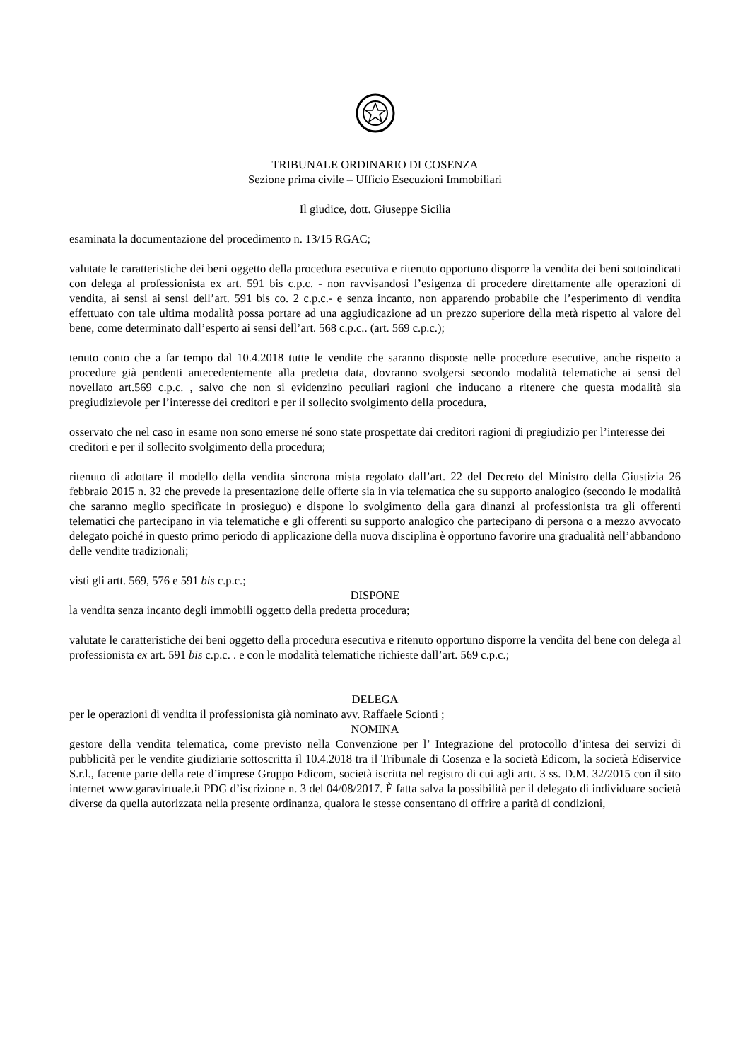TRIBUNALE ORDINARIO DI COSENZA
Sezione prima civile – Ufficio Esecuzioni Immobiliari
Il giudice, dott. Giuseppe Sicilia
esaminata la documentazione del procedimento n. 13/15 RGAC;
valutate le caratteristiche dei beni oggetto della procedura esecutiva e ritenuto opportuno disporre la vendita dei beni sottoindicati con delega al professionista ex art. 591 bis c.p.c. - non ravvisandosi l’esigenza di procedere direttamente alle operazioni di vendita, ai sensi ai sensi dell’art. 591 bis co. 2 c.p.c.- e senza incanto, non apparendo probabile che l’esperimento di vendita effettuato con tale ultima modalità possa portare ad una aggiudicazione ad un prezzo superiore della metà rispetto al valore del bene, come determinato dall’esperto ai sensi dell’art. 568 c.p.c.. (art. 569 c.p.c.);
tenuto conto che a far tempo dal 10.4.2018 tutte le vendite che saranno disposte nelle procedure esecutive, anche rispetto a procedure già pendenti antecedentemente alla predetta data, dovranno svolgersi secondo modalità telematiche ai sensi del novellato art.569 c.p.c. , salvo che non si evidenzino peculiari ragioni che inducano a ritenere che questa modalità sia pregiudizievole per l’interesse dei creditori e per il sollecito svolgimento della procedura,
osservato che nel caso in esame non sono emerse né sono state prospettate dai creditori ragioni di pregiudizio per l’interesse dei creditori e per il sollecito svolgimento della procedura;
ritenuto di adottare il modello della vendita sincrona mista regolato dall’art. 22 del Decreto del Ministro della Giustizia 26 febbraio 2015 n. 32 che prevede la presentazione delle offerte sia in via telematica che su supporto analogico (secondo le modalità che saranno meglio specificate in prosieguo) e dispone lo svolgimento della gara dinanzi al professionista tra gli offerenti telematici che partecipano in via telematiche e gli offerenti su supporto analogico che partecipano di persona o a mezzo avvocato delegato poiché in questo primo periodo di applicazione della nuova disciplina è opportuno favorire una gradualità nell’abbandono delle vendite tradizionali;
visti gli artt. 569, 576 e 591 bis c.p.c.;
DISPONE
la vendita senza incanto degli immobili oggetto della predetta procedura;
valutate le caratteristiche dei beni oggetto della procedura esecutiva e ritenuto opportuno disporre la vendita del bene con delega al professionista ex art. 591 bis c.p.c. . e con le modalità telematiche richieste dall’art. 569 c.p.c.;
DELEGA
per le operazioni di vendita il professionista già nominato avv. Raffaele Scionti ;
NOMINA
gestore della vendita telematica, come previsto nella Convenzione per l’ Integrazione del protocollo d’intesa dei servizi di pubblicità per le vendite giudiziarie sottoscritta il 10.4.2018 tra il Tribunale di Cosenza e la società Edicom, la società Ediservice S.r.l., facente parte della rete d’imprese Gruppo Edicom, società iscritta nel registro di cui agli artt. 3 ss. D.M. 32/2015 con il sito internet www.garavirtuale.it PDG d’iscrizione n. 3 del 04/08/2017. È fatta salva la possibilità per il delegato di individuare società diverse da quella autorizzata nella presente ordinanza, qualora le stesse consentano di offrire a parità di condizioni,